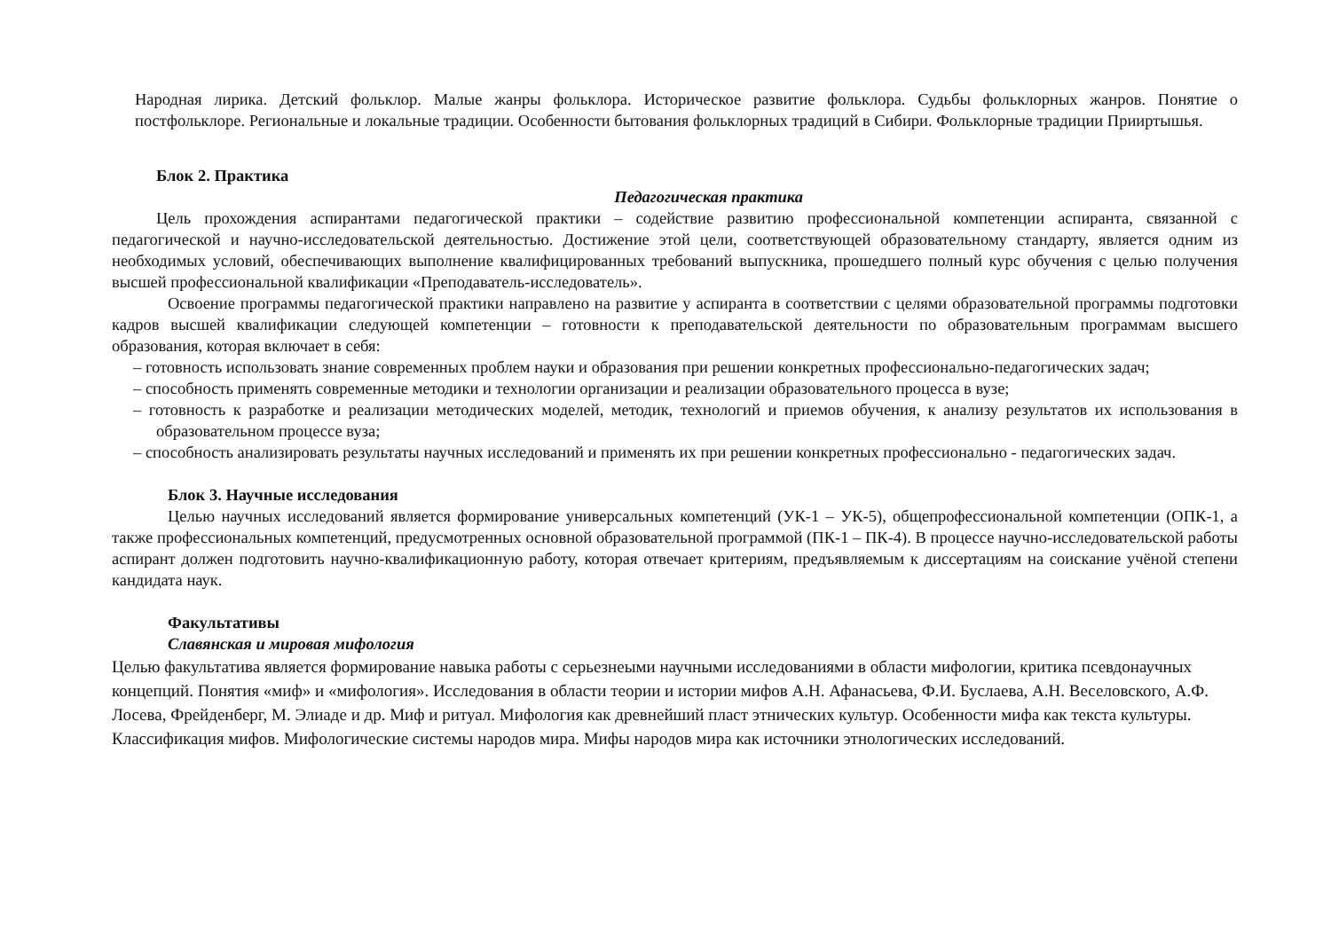Народная лирика. Детский фольклор. Малые жанры фольклора. Историческое развитие фольклора. Судьбы фольклорных жанров. Понятие о постфольклоре. Региональные и локальные традиции. Особенности бытования фольклорных традиций в Сибири. Фольклорные традиции Прииртышья.
Блок 2. Практика
Педагогическая практика
Цель прохождения аспирантами педагогической практики – содействие развитию профессиональной компетенции аспиранта, связанной с педагогической и научно-исследовательской деятельностью. Достижение этой цели, соответствующей образовательному стандарту, является одним из необходимых условий, обеспечивающих выполнение квалифицированных требований выпускника, прошедшего полный курс обучения с целью получения высшей профессиональной квалификации «Преподаватель-исследователь».
Освоение программы педагогической практики направлено на развитие у аспиранта в соответствии с целями образовательной программы подготовки кадров высшей квалификации следующей компетенции – готовности к преподавательской деятельности по образовательным программам высшего образования, которая включает в себя:
– готовность использовать знание современных проблем науки и образования при решении конкретных профессионально-педагогических задач;
– способность применять современные методики и технологии организации и реализации образовательного процесса в вузе;
– готовность к разработке и реализации методических моделей, методик, технологий и приемов обучения, к анализу результатов их использования в образовательном процессе вуза;
– способность анализировать результаты научных исследований и применять их при решении конкретных профессионально - педагогических задач.
Блок 3. Научные исследования
Целью научных исследований является формирование универсальных компетенций (УК-1 – УК-5), общепрофессиональной компетенции (ОПК-1, а также профессиональных компетенций, предусмотренных основной образовательной программой (ПК-1 – ПК-4). В процессе научно-исследовательской работы аспирант должен подготовить научно-квалификационную работу, которая отвечает критериям, предъявляемым к диссертациям на соискание учёной степени кандидата наук.
Факультативы
Славянская и мировая мифология
Целью факультатива является формирование навыка работы с серьезнеыми научными исследованиями в области мифологии, критика псевдонаучных концепций. Понятия «миф» и «мифология». Исследования в области теории и истории мифов А.Н. Афанасьева, Ф.И. Буслаева, А.Н. Веселовского, А.Ф. Лосева, Фрейденберг, М. Элиаде и др. Миф и ритуал. Мифология как древнейший пласт этнических культур. Особенности мифа как текста культуры. Классификация мифов. Мифологические системы народов мира. Мифы народов мира как источники этнологических исследований.